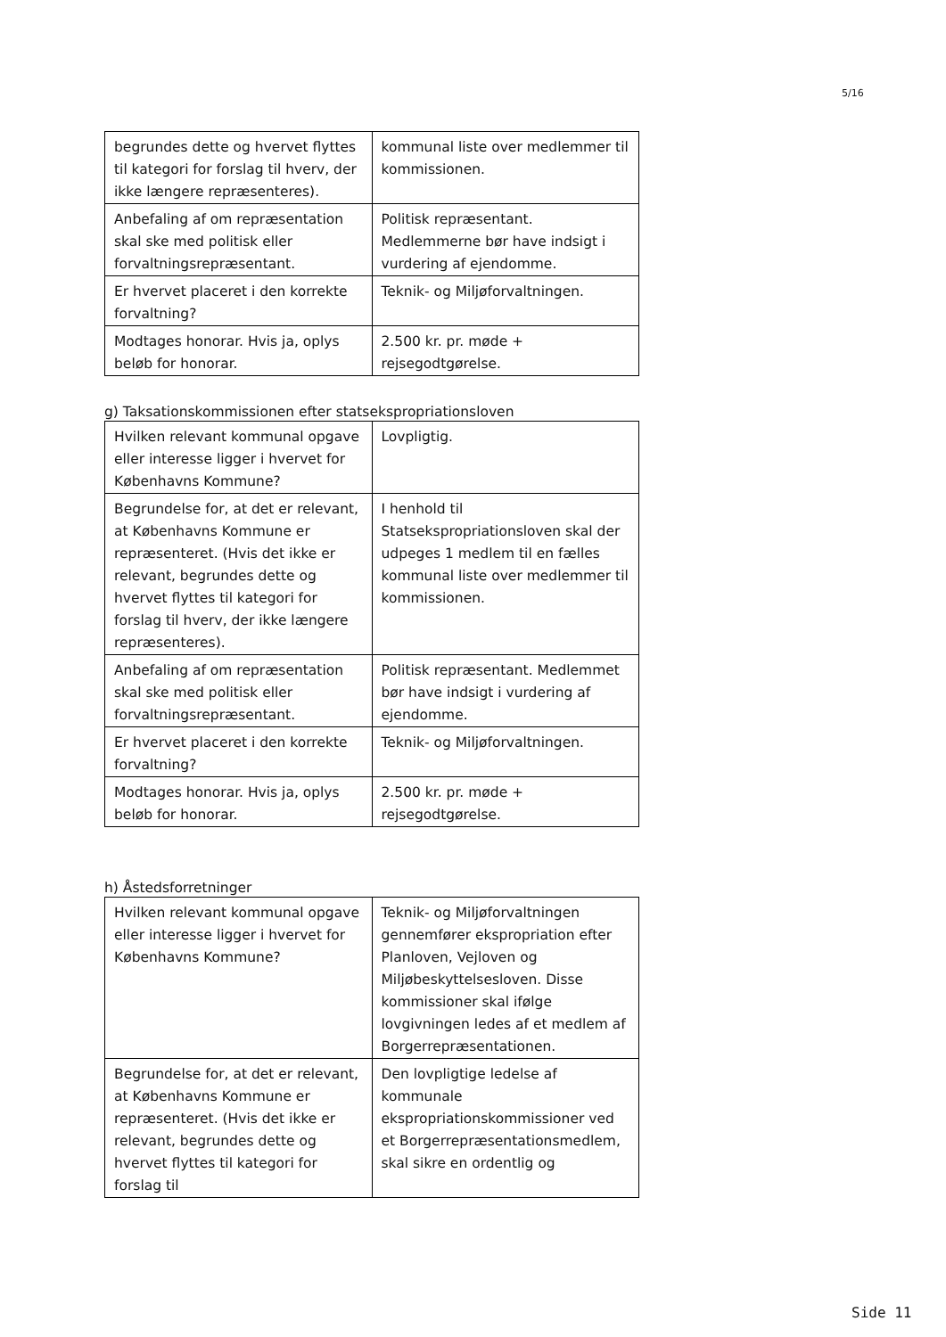5/16
| begrundes dette og hvervet flyttes til kategori for forslag til hverv, der ikke længere repræsenteres). | kommunal liste over medlemmer til kommissionen. |
| Anbefaling af om repræsentation skal ske med politisk eller forvaltningsrepræsentant. | Politisk repræsentant. Medlemmerne bør have indsigt i vurdering af ejendomme. |
| Er hvervet placeret i den korrekte forvaltning? | Teknik- og Miljøforvaltningen. |
| Modtages honorar. Hvis ja, oplys beløb for honorar. | 2.500 kr. pr. møde + rejsegodtgørelse. |
g) Taksationskommissionen efter statsekspropriationsloven
| Hvilken relevant kommunal opgave eller interesse ligger i hvervet for Københavns Kommune? | Lovpligtig. |
| Begrundelse for, at det er relevant, at Københavns Kommune er repræsenteret. (Hvis det ikke er relevant, begrundes dette og hvervet flyttes til kategori for forslag til hverv, der ikke længere repræsenteres). | I henhold til Statsekspropriationsloven skal der udpeges 1 medlem til en fælles kommunal liste over medlemmer til kommissionen. |
| Anbefaling af om repræsentation skal ske med politisk eller forvaltningsrepræsentant. | Politisk repræsentant. Medlemmet bør have indsigt i vurdering af ejendomme. |
| Er hvervet placeret i den korrekte forvaltning? | Teknik- og Miljøforvaltningen. |
| Modtages honorar. Hvis ja, oplys beløb for honorar. | 2.500 kr. pr. møde + rejsegodtgørelse. |
h) Åstedsforretninger
| Hvilken relevant kommunal opgave eller interesse ligger i hvervet for Københavns Kommune? | Teknik- og Miljøforvaltningen gennemfører ekspropriation efter Planloven, Vejloven og Miljøbeskyttelsesloven. Disse kommissioner skal ifølge lovgivningen ledes af et medlem af Borgerrepræsentationen. |
| Begrundelse for, at det er relevant, at Københavns Kommune er repræsenteret. (Hvis det ikke er relevant, begrundes dette og hvervet flyttes til kategori for forslag til | Den lovpligtige ledelse af kommunale ekspropriationskommissioner ved et Borgerrepræsentationsmedlem, skal sikre en ordentlig og |
Side 11